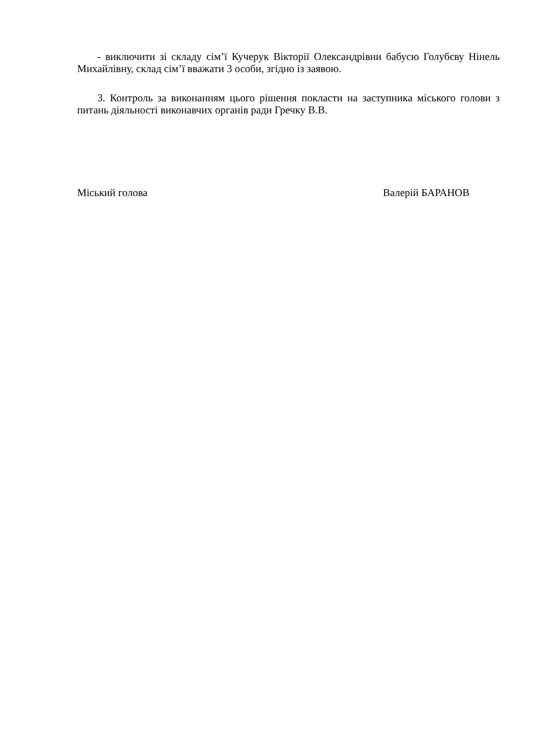- виключити зі складу сім’ї Кучерук Вікторії Олександрівни бабусю Голубєву Нінель Михайлівну, склад сім’ї вважати 3 особи, згідно із заявою.
3. Контроль за виконанням цього рішення покласти на заступника міського голови з питань діяльності виконавчих органів ради Гречку В.В.
Міський голова Валерій БАРАНОВ